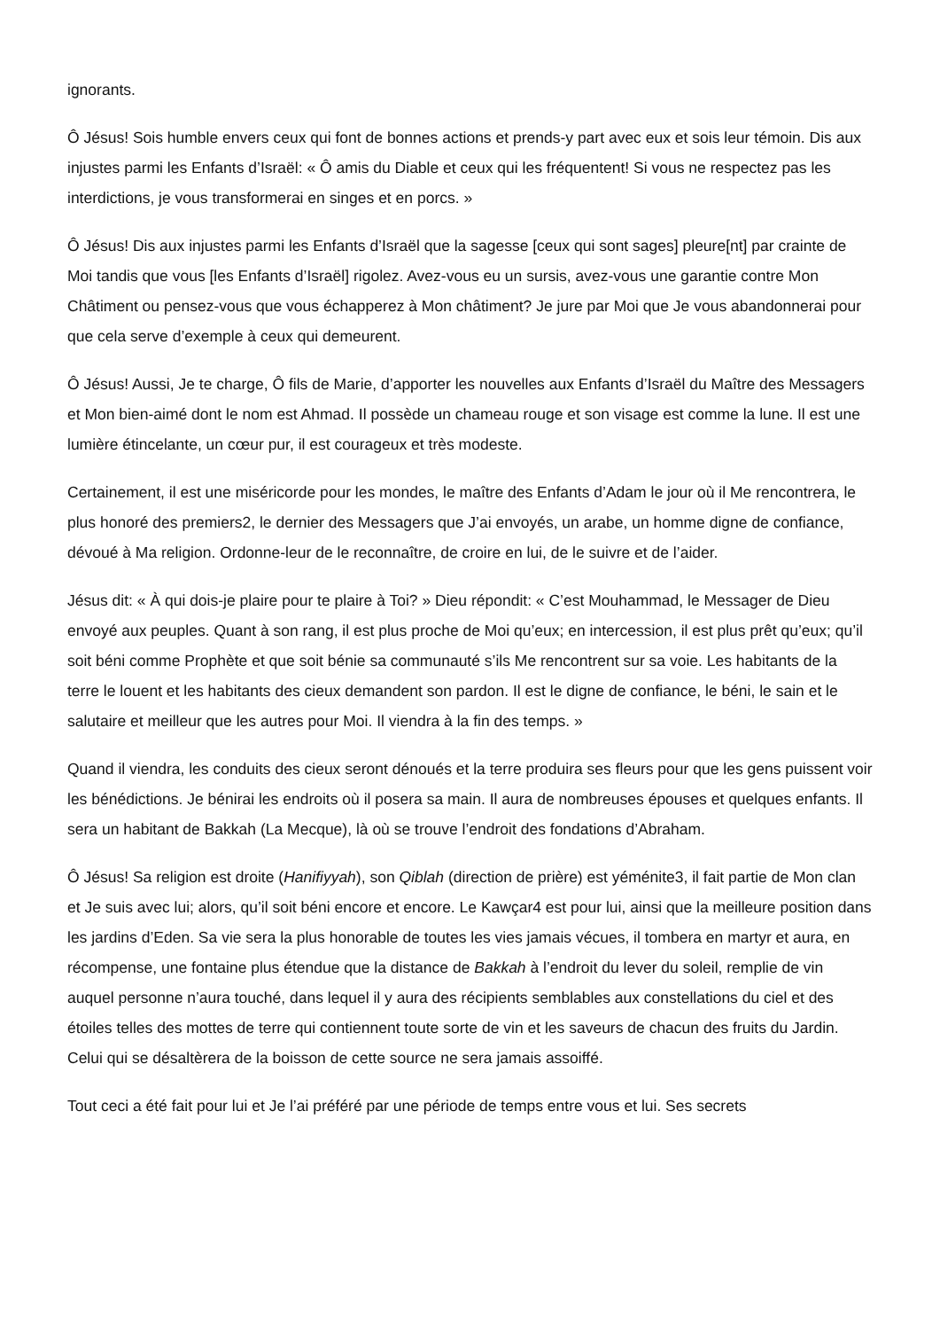ignorants.
Ô Jésus! Sois humble envers ceux qui font de bonnes actions et prends-y part avec eux et sois leur témoin. Dis aux injustes parmi les Enfants d’Israël: « Ô amis du Diable et ceux qui les fréquentent! Si vous ne respectez pas les interdictions, je vous transformerai en singes et en porcs. »
Ô Jésus! Dis aux injustes parmi les Enfants d’Israël que la sagesse [ceux qui sont sages] pleure[nt] par crainte de Moi tandis que vous [les Enfants d’Israël] rigolez. Avez-vous eu un sursis, avez-vous une garantie contre Mon Châtiment ou pensez-vous que vous échapperez à Mon châtiment? Je jure par Moi que Je vous abandonnerai pour que cela serve d’exemple à ceux qui demeurent.
Ô Jésus! Aussi, Je te charge, Ô fils de Marie, d’apporter les nouvelles aux Enfants d’Israël du Maître des Messagers et Mon bien-aimé dont le nom est Ahmad. Il possède un chameau rouge et son visage est comme la lune. Il est une lumière étincelante, un cœur pur, il est courageux et très modeste.
Certainement, il est une miséricorde pour les mondes, le maître des Enfants d’Adam le jour où il Me rencontrera, le plus honoré des premiers2, le dernier des Messagers que J’ai envoyés, un arabe, un homme digne de confiance, dévoué à Ma religion. Ordonne-leur de le reconnaître, de croire en lui, de le suivre et de l’aider.
Jésus dit: « À qui dois-je plaire pour te plaire à Toi? » Dieu répondit: « C’est Mouhammad, le Messager de Dieu envoyé aux peuples. Quant à son rang, il est plus proche de Moi qu’eux; en intercession, il est plus prêt qu’eux; qu’il soit béni comme Prophète et que soit bénie sa communauté s’ils Me rencontrent sur sa voie. Les habitants de la terre le louent et les habitants des cieux demandent son pardon. Il est le digne de confiance, le béni, le sain et le salutaire et meilleur que les autres pour Moi. Il viendra à la fin des temps. »
Quand il viendra, les conduits des cieux seront dénoués et la terre produira ses fleurs pour que les gens puissent voir les bénédictions. Je bénirai les endroits où il posera sa main. Il aura de nombreuses épouses et quelques enfants. Il sera un habitant de Bakkah (La Mecque), là où se trouve l’endroit des fondations d’Abraham.
Ô Jésus! Sa religion est droite (Hanifiyyah), son Qiblah (direction de prière) est yéménite3, il fait partie de Mon clan et Je suis avec lui; alors, qu’il soit béni encore et encore. Le Kawçar4 est pour lui, ainsi que la meilleure position dans les jardins d’Eden. Sa vie sera la plus honorable de toutes les vies jamais vécues, il tombera en martyr et aura, en récompense, une fontaine plus étendue que la distance de Bakkah à l’endroit du lever du soleil, remplie de vin auquel personne n’aura touché, dans lequel il y aura des récipients semblables aux constellations du ciel et des étoiles telles des mottes de terre qui contiennent toute sorte de vin et les saveurs de chacun des fruits du Jardin. Celui qui se désaltèrera de la boisson de cette source ne sera jamais assoiffé.
Tout ceci a été fait pour lui et Je l’ai préféré par une période de temps entre vous et lui. Ses secrets